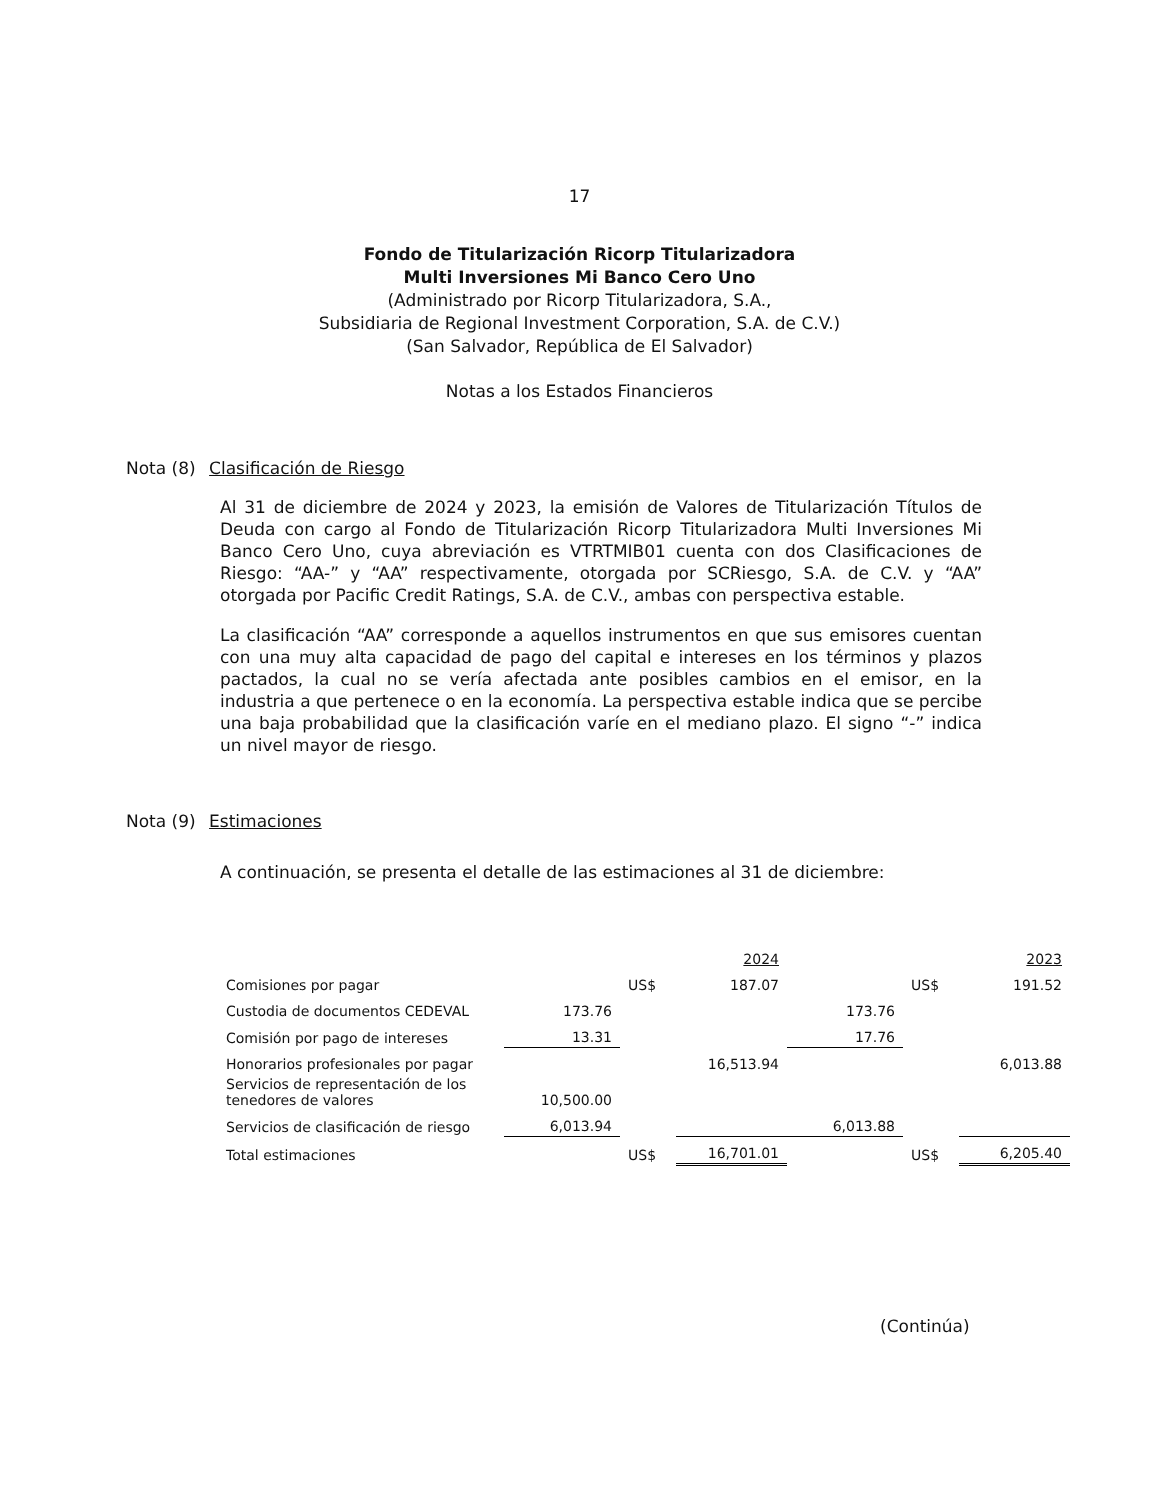17
Fondo de Titularización Ricorp Titularizadora
Multi Inversiones Mi Banco Cero Uno
(Administrado por Ricorp Titularizadora, S.A.,
Subsidiaria de Regional Investment Corporation, S.A. de C.V.)
(San Salvador, República de El Salvador)
Notas a los Estados Financieros
Nota (8) Clasificación de Riesgo
Al 31 de diciembre de 2024 y 2023, la emisión de Valores de Titularización Títulos de Deuda con cargo al Fondo de Titularización Ricorp Titularizadora Multi Inversiones Mi Banco Cero Uno, cuya abreviación es VTRTMIB01 cuenta con dos Clasificaciones de Riesgo: “AA-” y “AA” respectivamente, otorgada por SCRiesgo, S.A. de C.V. y “AA” otorgada por Pacific Credit Ratings, S.A. de C.V., ambas con perspectiva estable.
La clasificación “AA” corresponde a aquellos instrumentos en que sus emisores cuentan con una muy alta capacidad de pago del capital e intereses en los términos y plazos pactados, la cual no se vería afectada ante posibles cambios en el emisor, en la industria a que pertenece o en la economía. La perspectiva estable indica que se percibe una baja probabilidad que la clasificación varíe en el mediano plazo. El signo “-” indica un nivel mayor de riesgo.
Nota (9) Estimaciones
A continuación, se presenta el detalle de las estimaciones al 31 de diciembre:
| | | | 2024 | | | 2023 |
| Comisiones por pagar | | US$ | 187.07 | | US$ | 191.52 |
| Custodia de documentos CEDEVAL | 173.76 | | | 173.76 | | |
| Comisión por pago de intereses | 13.31 | | | 17.76 | | |
| Honorarios profesionales por pagar | | | 16,513.94 | | | 6,013.88 |
| Servicios de representación de los tenedores de valores | 10,500.00 | | | | | |
| Servicios de clasificación de riesgo | 6,013.94 | | | 6,013.88 | | |
| Total estimaciones | | US$ | 16,701.01 | | US$ | 6,205.40 |
(Continúa)